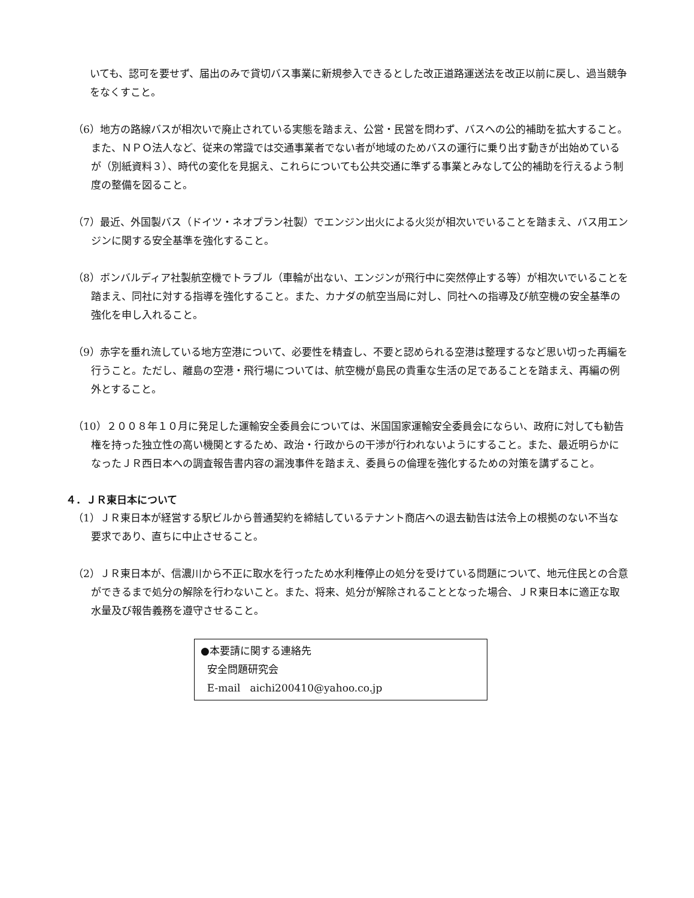いても、認可を要せず、届出のみで貸切バス事業に新規参入できるとした改正道路運送法を改正以前に戻し、過当競争をなくすこと。
（6）地方の路線バスが相次いで廃止されている実態を踏まえ、公営・民営を問わず、バスへの公的補助を拡大すること。また、ＮＰＯ法人など、従来の常識では交通事業者でない者が地域のためバスの運行に乗り出す動きが出始めているが（別紙資料３）、時代の変化を見据え、これらについても公共交通に準ずる事業とみなして公的補助を行えるよう制度の整備を図ること。
（7）最近、外国製バス（ドイツ・ネオプラン社製）でエンジン出火による火災が相次いでいることを踏まえ、バス用エンジンに関する安全基準を強化すること。
（8）ボンバルディア社製航空機でトラブル（車輪が出ない、エンジンが飛行中に突然停止する等）が相次いでいることを踏まえ、同社に対する指導を強化すること。また、カナダの航空当局に対し、同社への指導及び航空機の安全基準の強化を申し入れること。
（9）赤字を垂れ流している地方空港について、必要性を精査し、不要と認められる空港は整理するなど思い切った再編を行うこと。ただし、離島の空港・飛行場については、航空機が島民の貴重な生活の足であることを踏まえ、再編の例外とすること。
（10）２００８年１０月に発足した運輸安全委員会については、米国国家運輸安全委員会にならい、政府に対しても勧告権を持った独立性の高い機関とするため、政治・行政からの干渉が行われないようにすること。また、最近明らかになったＪＲ西日本への調査報告書内容の漏洩事件を踏まえ、委員らの倫理を強化するための対策を講ずること。
４．ＪＲ東日本について
（1）ＪＲ東日本が経営する駅ビルから普通契約を締結しているテナント商店への退去勧告は法令上の根拠のない不当な要求であり、直ちに中止させること。
（2）ＪＲ東日本が、信濃川から不正に取水を行ったため水利権停止の処分を受けている問題について、地元住民との合意ができるまで処分の解除を行わないこと。また、将来、処分が解除されることとなった場合、ＪＲ東日本に適正な取水量及び報告義務を遵守させること。
●本要請に関する連絡先
安全問題研究会
E-mail aichi200410@yahoo.co.jp